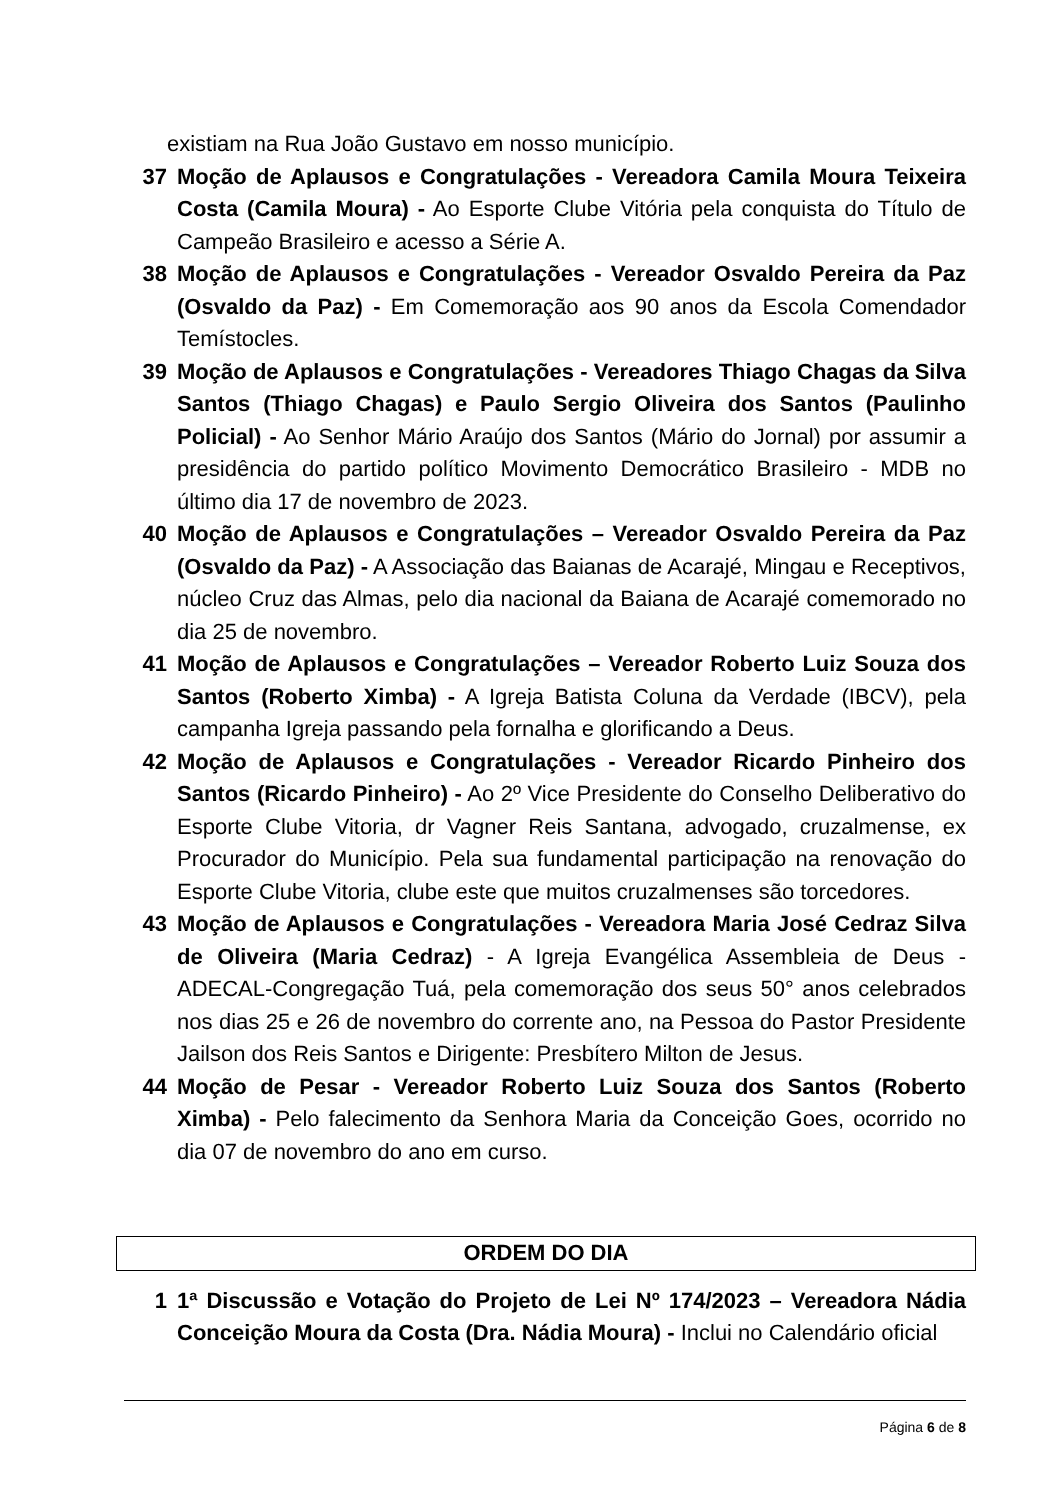existiam na Rua João Gustavo em nosso município.
37 Moção de Aplausos e Congratulações - Vereadora Camila Moura Teixeira Costa (Camila Moura) - Ao Esporte Clube Vitória pela conquista do Título de Campeão Brasileiro e acesso a Série A.
38 Moção de Aplausos e Congratulações - Vereador Osvaldo Pereira da Paz (Osvaldo da Paz) - Em Comemoração aos 90 anos da Escola Comendador Temístocles.
39 Moção de Aplausos e Congratulações - Vereadores Thiago Chagas da Silva Santos (Thiago Chagas) e Paulo Sergio Oliveira dos Santos (Paulinho Policial) - Ao Senhor Mário Araújo dos Santos (Mário do Jornal) por assumir a presidência do partido político Movimento Democrático Brasileiro - MDB no último dia 17 de novembro de 2023.
40 Moção de Aplausos e Congratulações – Vereador Osvaldo Pereira da Paz (Osvaldo da Paz) - A Associação das Baianas de Acarajé, Mingau e Receptivos, núcleo Cruz das Almas, pelo dia nacional da Baiana de Acarajé comemorado no dia 25 de novembro.
41 Moção de Aplausos e Congratulações – Vereador Roberto Luiz Souza dos Santos (Roberto Ximba) - A Igreja Batista Coluna da Verdade (IBCV), pela campanha Igreja passando pela fornalha e glorificando a Deus.
42 Moção de Aplausos e Congratulações - Vereador Ricardo Pinheiro dos Santos (Ricardo Pinheiro) - Ao 2º Vice Presidente do Conselho Deliberativo do Esporte Clube Vitoria, dr Vagner Reis Santana, advogado, cruzalmense, ex Procurador do Município. Pela sua fundamental participação na renovação do Esporte Clube Vitoria, clube este que muitos cruzalmenses são torcedores.
43 Moção de Aplausos e Congratulações - Vereadora Maria José Cedraz Silva de Oliveira (Maria Cedraz) - A Igreja Evangélica Assembleia de Deus - ADECAL-Congregação Tuá, pela comemoração dos seus 50° anos celebrados nos dias 25 e 26 de novembro do corrente ano, na Pessoa do Pastor Presidente Jailson dos Reis Santos e Dirigente: Presbítero Milton de Jesus.
44 Moção de Pesar - Vereador Roberto Luiz Souza dos Santos (Roberto Ximba) - Pelo falecimento da Senhora Maria da Conceição Goes, ocorrido no dia 07 de novembro do ano em curso.
ORDEM DO DIA
1 1ª Discussão e Votação do Projeto de Lei Nº 174/2023 – Vereadora Nádia Conceição Moura da Costa (Dra. Nádia Moura) - Inclui no Calendário oficial
Página 6 de 8